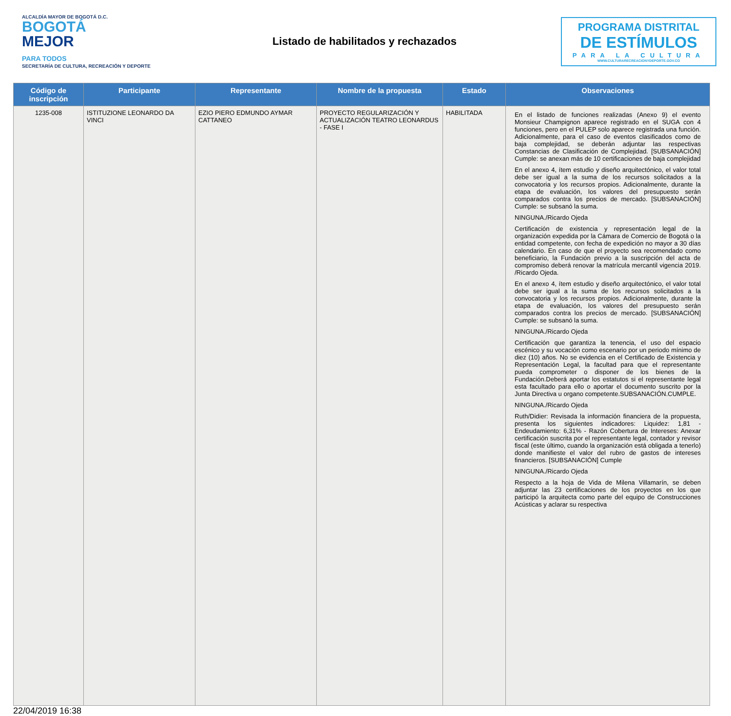ALCALDÍA MAYOR DE BOGOTÁ D.C.
BOGOTÁ
MEJOR
PARA TODOS
SECRETARÍA DE CULTURA, RECREACIÓN Y DEPORTE
Listado de habilitados y rechazados
PROGRAMA DISTRITAL
DE ESTÍMULOS
PARA LA CULTURA
WWW.CULTURARECREACIONYDEPORTE.GOV.CO
| Código de inscripción | Participante | Representante | Nombre de la propuesta | Estado | Observaciones |
| --- | --- | --- | --- | --- | --- |
| 1235-008 | ISTITUZIONE LEONARDO DA VINCI | EZIO PIERO EDMUNDO AYMAR CATTANEO | PROYECTO REGULARIZACIÓN Y ACTUALIZACIÓN TEATRO LEONARDUS - FASE I | HABILITADA | En el listado de funciones realizadas (Anexo 9) el evento Monsieur Champignon aparece registrado en el SUGA con 4 funciones, pero en el PULEP solo aparece registrada una función. Adicionalmente, para el caso de eventos clasificados como de baja complejidad, se deberán adjuntar las respectivas Constancias de Clasificación de Complejidad. [SUBSANACIÓN] Cumple: se anexan más de 10 certificaciones de baja complejidad En el anexo 4, ítem estudio y diseño arquitectónico, el valor total debe ser igual a la suma de los recursos solicitados a la convocatoria y los recursos propios. Adicionalmente, durante la etapa de evaluación, los valores del presupuesto serán comparados contra los precios de mercado. [SUBSANACIÓN] Cumple: se subsanó la suma. NINGUNA./Ricardo Ojeda Certificación de existencia y representación legal de la organización expedida por la Cámara de Comercio de Bogotá o la entidad competente, con fecha de expedición no mayor a 30 días calendario. En caso de que el proyecto sea recomendado como beneficiario, la Fundación previo a la suscripción del acta de compromiso deberá renovar la matrícula mercantil vigencia 2019. /Ricardo Ojeda. En el anexo 4, ítem estudio y diseño arquitectónico, el valor total debe ser igual a la suma de los recursos solicitados a la convocatoria y los recursos propios. Adicionalmente, durante la etapa de evaluación, los valores del presupuesto serán comparados contra los precios de mercado. [SUBSANACIÓN] Cumple: se subsanó la suma. NINGUNA./Ricardo Ojeda Certificación que garantiza la tenencia, el uso del espacio escénico y su vocación como escenario por un periodo mínimo de diez (10) años. No se evidencia en el Certificado de Existencia y Representación Legal, la facultad para que el representante pueda comprometer o disponer de los bienes de la Fundación.Deberá aportar los estatutos si el representante legal esta facultado para ello o aportar el documento suscrito por la Junta Directiva u organo competente.SUBSANACIÓN.CUMPLE. NINGUNA./Ricardo Ojeda Ruth/Didier: Revisada la información financiera de la propuesta, presenta los siguientes indicadores: Liquidez: 1,81 - Endeudamiento: 6,31% - Razón Cobertura de Intereses: Anexar certificación suscrita por el representante legal, contador y revisor fiscal (este último, cuando la organización está obligada a tenerlo) donde manifieste el valor del rubro de gastos de intereses financieros. [SUBSANACIÓN] Cumple NINGUNA./Ricardo Ojeda Respecto a la hoja de Vida de Milena Villamarín, se deben adjuntar las 23 certificaciones de los proyectos en los que participó la arquitecta como parte del equipo de Construcciones Acústicas y aclarar su respectiva |
22/04/2019 16:38